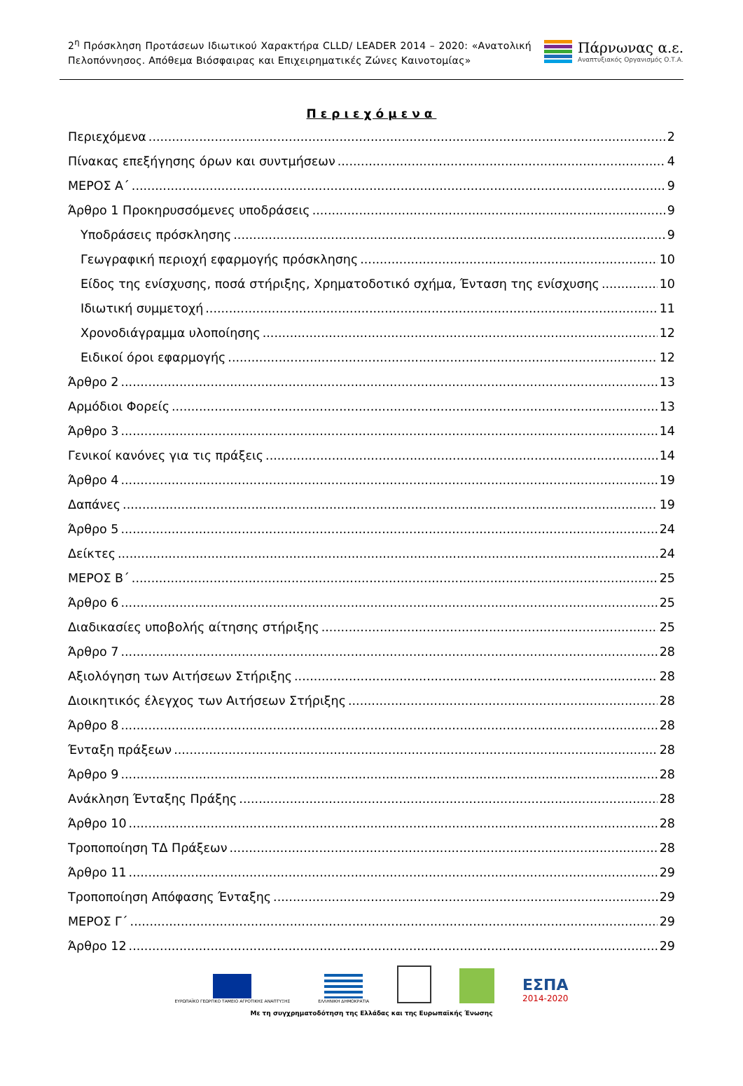2<sup>η</sup> Πρόσκληση Προτάσεων Ιδιωτικού Χαρακτήρα CLLD/ LEADER 2014 – 2020: «Ανατολική Πελοπόννησος. Απόθεμα Βιόσφαιρας και Επιχειρηματικές Ζώνες Καινοτομίας»
Πάρνωνας α.ε.
Αναπτυξιακός Οργανισμός Ο.Τ.Α.
Περιεχόμενα
Περιεχόμενα 2
Πίνακας επεξήγησης όρων και συντμήσεων 4
ΜΕΡΟΣ Α΄ 9
Άρθρο 1 Προκηρυσσόμενες υποδράσεις 9
Υποδράσεις πρόσκλησης 9
Γεωγραφική περιοχή εφαρμογής πρόσκλησης 10
Είδος της ενίσχυσης, ποσά στήριξης, Χρηματοδοτικό σχήμα, Ένταση της ενίσχυσης 10
Ιδιωτική συμμετοχή 11
Χρονοδιάγραμμα υλοποίησης 12
Ειδικοί όροι εφαρμογής 12
Άρθρο 2 13
Αρμόδιοι Φορείς 13
Άρθρο 3 14
Γενικοί κανόνες για τις πράξεις 14
Άρθρο 4 19
Δαπάνες 19
Άρθρο 5 24
Δείκτες 24
ΜΕΡΟΣ Β΄ 25
Άρθρο 6 25
Διαδικασίες υποβολής αίτησης στήριξης 25
Άρθρο 7 28
Αξιολόγηση των Αιτήσεων Στήριξης 28
Διοικητικός έλεγχος των Αιτήσεων Στήριξης 28
Άρθρο 8 28
Ένταξη πράξεων 28
Άρθρο 9 28
Ανάκληση Ένταξης Πράξης 28
Άρθρο 10 28
Τροποποίηση ΤΔ Πράξεων 28
Άρθρο 11 29
Τροποποίηση Απόφασης Ένταξης 29
ΜΕΡΟΣ Γ΄ 29
Άρθρο 12 29
ΕΥΡΩΠΑΪΚΟ ΓΕΩΡΓΙΚΟ ΤΑΜΕΙΟ ΑΓΡΟΤΙΚΗΣ ΑΝΑΠΤΥΞΗΣ
ΕΛΛΗΝΙΚΗ ΔΗΜΟΚΡΑΤΙΑ
ΕΣΠΑ
2014-2020
Με τη συγχρηματοδότηση της Ελλάδας και της Ευρωπαϊκής Ένωσης